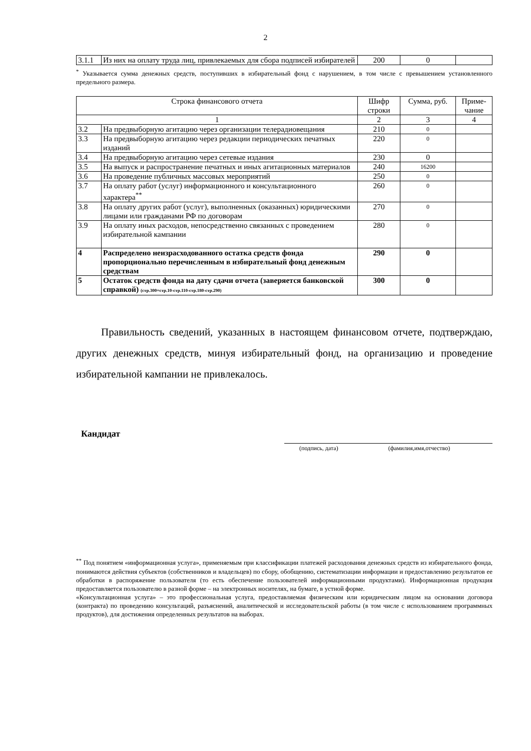2
| 3.1.1 | Из них на оплату труда лиц, привлекаемых для сбора подписей избирателей | 200 | 0 | |
<sup>*</sup> Указывается сумма денежных средств, поступивших в избирательный фонд с нарушением, в том числе с превышением установленного предельного размера.
| Строка финансового отчета | | Шифр строки | Сумма, руб. | Приме-чание |
| --- | --- | --- | --- | --- |
| 1 | | 2 | 3 | 4 |
| 3.2 | На предвыборную агитацию через организации телерадиовещания | 210 | 0 | |
| 3.3 | На предвыборную агитацию через редакции периодических печатных изданий | 220 | 0 | |
| 3.4 | На предвыборную агитацию через сетевые издания | 230 | 0 | |
| 3.5 | На выпуск и распространение печатных и иных агитационных материалов | 240 | 16200 | |
| 3.6 | На проведение публичных массовых мероприятий | 250 | 0 | |
| 3.7 | На оплату работ (услуг) информационного и консультационного характера<sup>**</sup> | 260 | 0 | |
| 3.8 | На оплату других работ (услуг), выполненных (оказанных) юридическими лицами или гражданами РФ по договорам | 270 | 0 | |
| 3.9 | На оплату иных расходов, непосредственно связанных с проведением избирательной кампании | 280 | 0 | |
| 4 | Распределено неизрасходованного остатка средств фонда пропорционально перечисленным в избирательный фонд денежным средствам | 290 | 0 | |
| 5 | Остаток средств фонда на дату сдачи отчета (заверяется банковской справкой) (стр.300=стр.10-стр.110-стр.180-стр.290) | 300 | 0 | |
Правильность сведений, указанных в настоящем финансовом отчете, подтверждаю, других денежных средств, минуя избирательный фонд, на организацию и проведение избирательной кампании не привлекалось.
Кандидат
(подпись, дата) (фамилия,имя,отчество)
<sup>**</sup> Под понятием «информационная услуга», применяемым при классификации платежей расходования денежных средств из избирательного фонда, понимаются действия субъектов (собственников и владельцев) по сбору, обобщению, систематизации информации и предоставлению результатов ее обработки в распоряжение пользователя (то есть обеспечение пользователей информационными продуктами). Информационная продукция предоставляется пользователю в разной форме – на электронных носителях, на бумаге, в устной форме.
«Консультационная услуга» – это профессиональная услуга, предоставляемая физическим или юридическим лицом на основании договора (контракта) по проведению консультаций, разъяснений, аналитической и исследовательской работы (в том числе с использованием программных продуктов), для достижения определенных результатов на выборах.